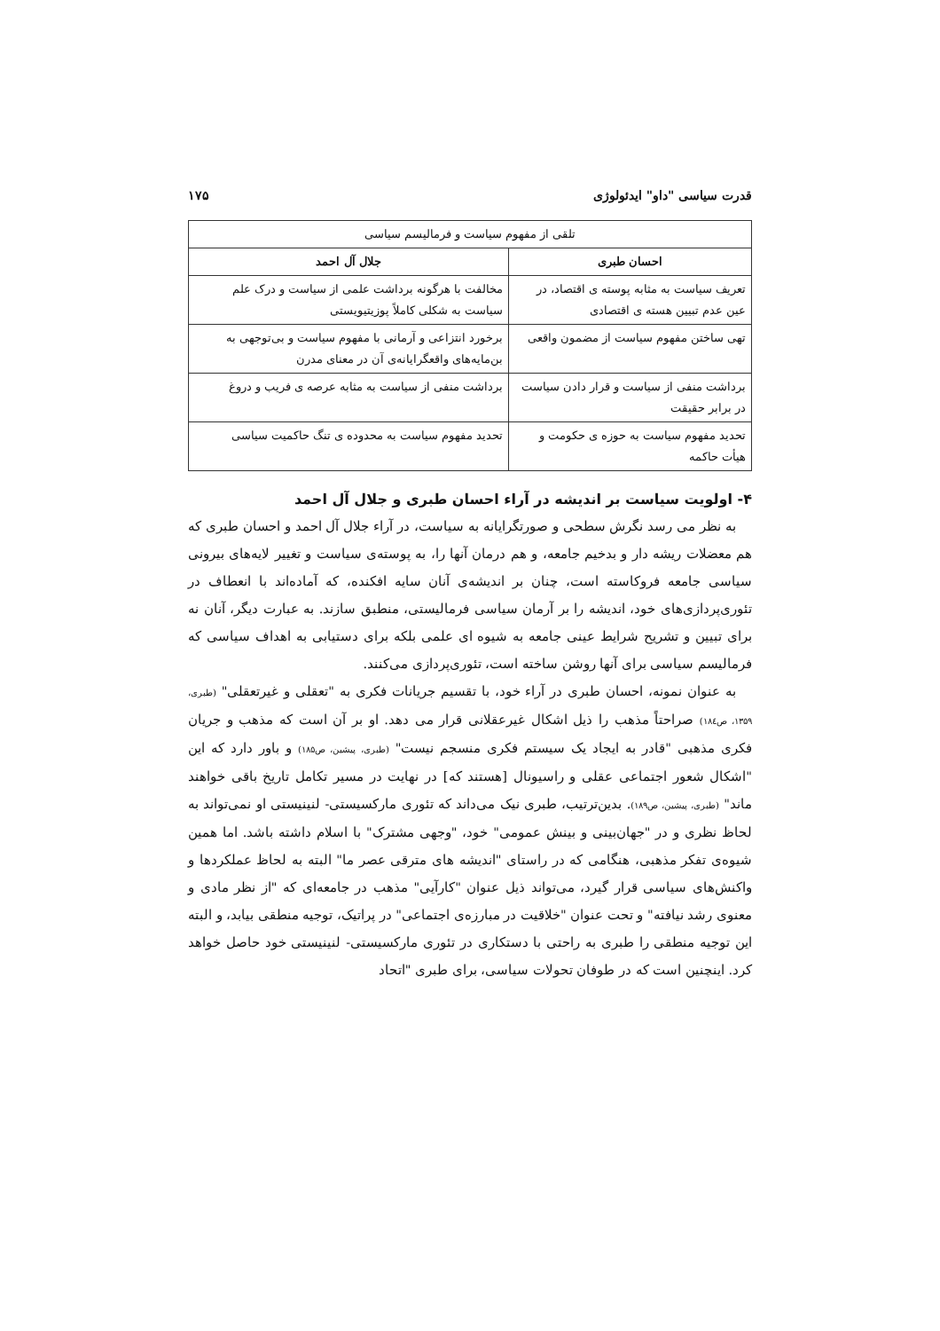قدرت سیاسی "داو" ایدئولوژی ۱۷۵
| تلقی از مفهوم سیاست و فرمالیسم سیاسی | |
| --- | --- |
| احسان طبری | جلال آل احمد |
| تعریف سیاست به مثابه پوسته ی اقتصاد، در عین عدم تبیین هسته ی اقتصادی | مخالفت با هرگونه برداشت علمی از سیاست و درک علم سیاست به شکلی کاملاً پوزیتیویستی |
| تهی ساختن مفهوم سیاست از مضمون واقعی | برخورد انتزاعی و آرمانی با مفهوم سیاست و بی‌توجهی به بن‌مایه‌های واقعگرایانه‌ی آن در معنای مدرن |
| برداشت منفی از سیاست و قرار دادن سیاست در برابر حقیقت | برداشت منفی از سیاست به مثابه عرصه ی فریب و دروغ |
| تحدید مفهوم سیاست به حوزه ی حکومت و هیأت حاکمه | تحدید مفهوم سیاست به محدوده ی تنگ حاکمیت سیاسی |
۴- اولویت سیاست بر اندیشه در آراء احسان طبری و جلال آل احمد
به نظر می رسد نگرش سطحی و صورتگرایانه به سیاست، در آراء جلال آل احمد و احسان طبری که هم معضلات ریشه دار و بدخیم جامعه، و هم درمان آنها را، به پوسته‌ی سیاست و تغییر لایه‌های بیرونی سیاسی جامعه فروکاسته است، چنان بر اندیشه‌ی آنان سایه افکنده، که آماده‌اند با انعطاف در تئوری‌پردازی‌های خود، اندیشه را بر آرمان سیاسی فرمالیستی، منطبق سازند. به عبارت دیگر، آنان نه برای تبیین و تشریح شرایط عینی جامعه به شیوه ای علمی بلکه برای دستیابی به اهداف سیاسی که فرمالیسم سیاسی برای آنها روشن ساخته است، تئوری‌پردازی می‌کنند.
به عنوان نمونه، احسان طبری در آراء خود، با تقسیم جریانات فکری به "تعقلی و غیرتعقلی" (طبری، ۱۳۵۹، ص۱۸٤) صراحتاً مذهب را ذیل اشکال غیرعقلانی قرار می دهد. او بر آن است که مذهب و جریان فکری مذهبی "قادر به ایجاد یک سیستم فکری منسجم نیست" (طبری، پیشین، ص۱۸۵) و باور دارد که این "اشکال شعور اجتماعی عقلی و راسیونال [هستند که] در نهایت در مسیر تکامل تاریخ باقی خواهند ماند" (طبری، پیشین، ص۱۸۹). بدین‌ترتیب، طبری نیک می‌داند که تئوری مارکسیستی- لنینیستی او نمی‌تواند به لحاظ نظری و در "جهان‌بینی و بینش عمومی" خود، "وجهی مشترک" با اسلام داشته باشد. اما همین شیوه‌ی تفکر مذهبی، هنگامی که در راستای "اندیشه های مترقی عصر ما" البته به لحاظ عملکردها و واکنش‌های سیاسی قرار گیرد، می‌تواند ذیل عنوان "کارآیی" مذهب در جامعه‌ای که "از نظر مادی و معنوی رشد نیافته" و تحت عنوان "خلاقیت در مبارزه‌ی اجتماعی" در پراتیک، توجیه منطقی بیابد، و البته این توجیه منطقی را طبری به راحتی با دستکاری در تئوری مارکسیستی- لنینیستی خود حاصل خواهد کرد. اینچنین است که در طوفان تحولات سیاسی، برای طبری "اتحاد